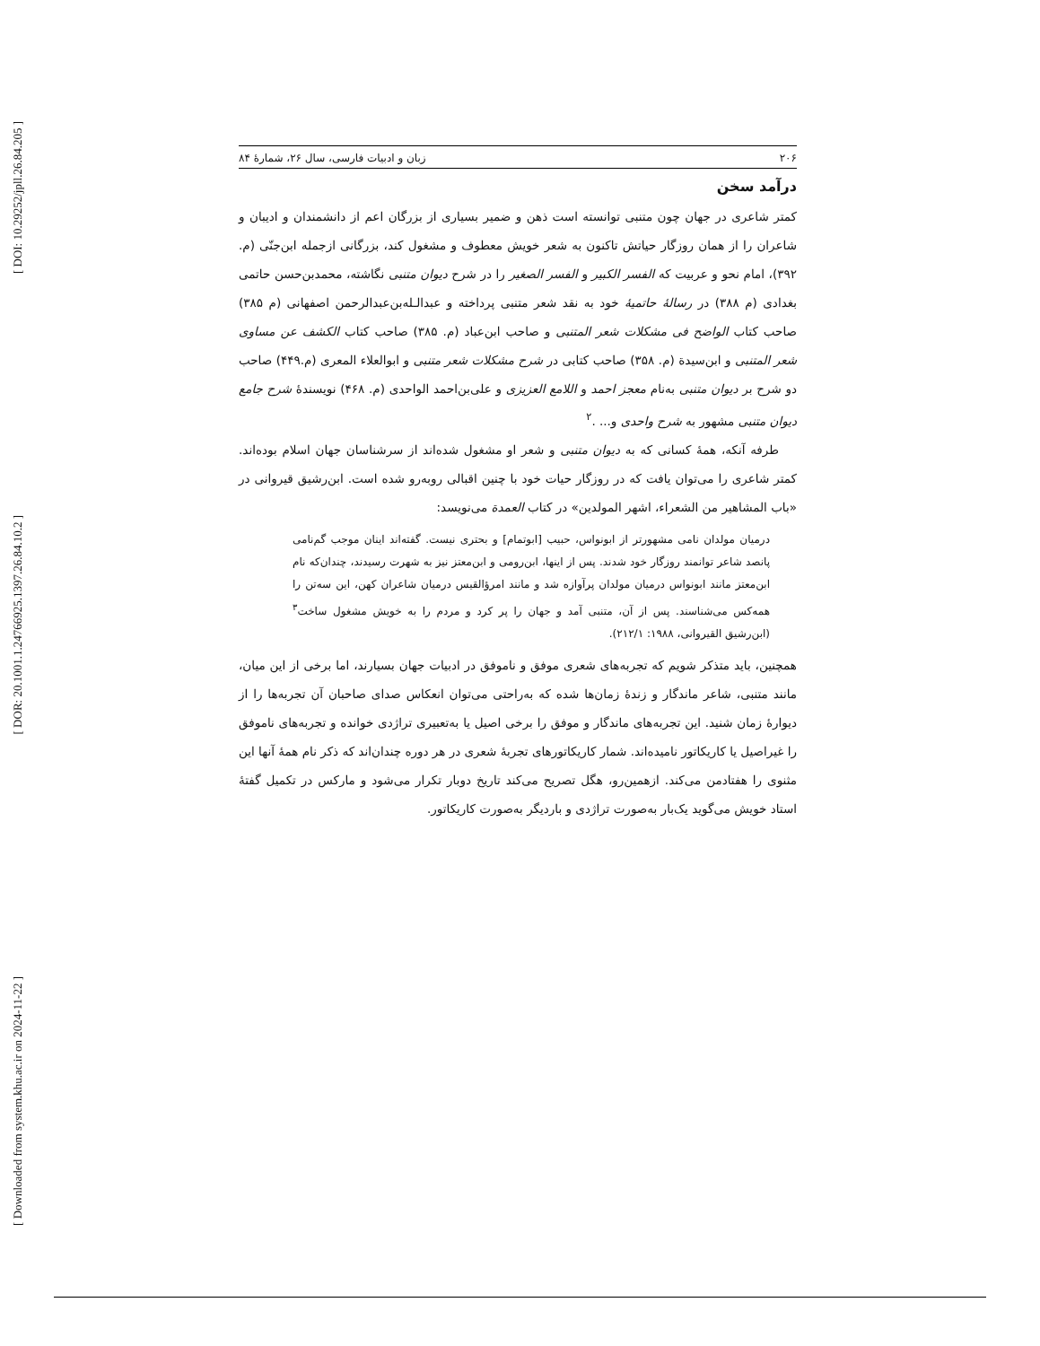[ DOI: 10.29252/jpll.26.84.205 ]
[ DOR: 20.1001.1.24766925.1397.26.84.10.2 ]
[ Downloaded from system.khu.ac.ir on 2024-11-22 ]
۲۰۶ زبان و ادبیات فارسی، سال ۲۶، شمارهٔ ۸۴
درآمد سخن
کمتر شاعری در جهان چون متنبی توانسته است ذهن و ضمیر بسیاری از بزرگان اعم از دانشمندان و ادیبان و شاعران را از همان روزگار حیاتش تاکنون به شعر خویش معطوف و مشغول کند، بزرگانی ازجمله ابن‌جنّی (م. ۳۹۲)، امام نحو و عربیت که الفسر الکبیر و الفسر الصغیر را در شرح دیوان متنبی نگاشته، محمدبن‌حسن حاتمی بغدادی (م ۳۸۸) در رسالهٔ حاتمیهٔ خود به نقد شعر متنبی پرداخته و عبدالـله‌بن‌عبدالرحمن اصفهانی (م ۳۸۵) صاحب کتاب الواضح فی مشکلات شعر المتنبی و صاحب ابن‌عباد (م. ۳۸۵) صاحب کتاب الکشف عن مساوی شعر المتنبی و ابن‌سیدة (م. ۳۵۸) صاحب کتابی در شرح مشکلات شعر متنبی و ابوالعلاء المعری (م.۴۴۹) صاحب دو شرح بر دیوان متنبی به‌نام معجز احمد و اللامع العزیزی و علی‌بن‌احمد الواحدی (م. ۴۶۸) نویسندهٔ شرح جامع دیوان متنبی مشهور به شرح واحدی و... .<sup>۲</sup>
طرفه آنکه، همهٔ کسانی که به دیوان متنبی و شعر او مشغول شده‌اند از سرشناسان جهان اسلام بوده‌اند. کمتر شاعری را می‌توان یافت که در روزگار حیات خود با چنین اقبالی روبه‌رو شده است. ابن‌رشیق قیروانی در «باب المشاهیر من الشعراء، اشهر المولدین» در کتاب العمدة می‌نویسد:
درمیان مولدان نامی مشهورتر از ابونواس، حبیب [ابوتمام] و بحتری نیست. گفته‌اند اینان موجب گم‌نامی پانصد شاعر توانمند روزگار خود شدند. پس از اینها، ابن‌رومی و ابن‌معتز نیز به شهرت رسیدند، چندان‌که نام ابن‌معتز مانند ابونواس درمیان مولدان پرآوازه شد و مانند امرؤالقیس درمیان شاعران کهن، این سه‌تن را همه‌کس می‌شناسند. پس از آن، متنبی آمد و جهان را پر کرد و مردم را به خویش مشغول ساخت<sup>۳</sup> (ابن‌رشیق القیروانی، ۱۹۸۸: ۲۱۲/۱).
همچنین، باید متذکر شویم که تجربه‌های شعری موفق و ناموفق در ادبیات جهان بسیارند، اما برخی از این میان، مانند متنبی، شاعر ماندگار و زندهٔ زمان‌ها شده که به‌راحتی می‌توان انعکاس صدای صاحبان آن تجربه‌ها را از دیوارهٔ زمان شنید. این تجربه‌های ماندگار و موفق را برخی اصیل یا به‌تعبیری تراژدی خوانده و تجربه‌های ناموفق را غیراصیل یا کاریکاتور نامیده‌اند. شمار کاریکاتورهای تجربهٔ شعری در هر دوره چندان‌اند که ذکر نام همهٔ آنها این مثنوی را هفتادمن می‌کند. ازهمین‌رو، هگل تصریح می‌کند تاریخ دوبار تکرار می‌شود و مارکس در تکمیل گفتهٔ استاد خویش می‌گوید یک‌بار به‌صورت تراژدی و باردیگر به‌صورت کاریکاتور.